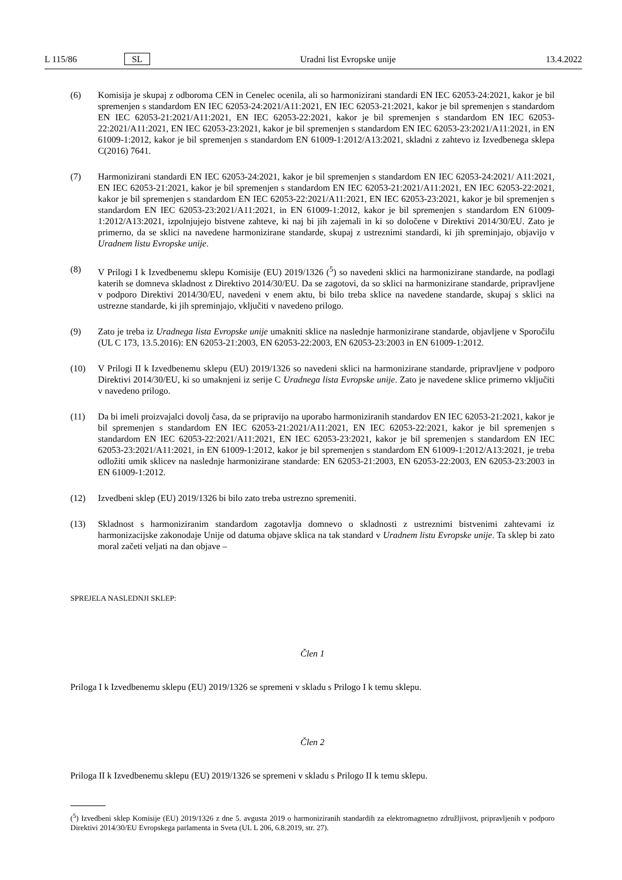L 115/86 SL Uradni list Evropske unije 13.4.2022
(6) Komisija je skupaj z odboroma CEN in Cenelec ocenila, ali so harmonizirani standardi EN IEC 62053-24:2021, kakor je bil spremenjen s standardom EN IEC 62053-24:2021/A11:2021, EN IEC 62053-21:2021, kakor je bil spremenjen s standardom EN IEC 62053-21:2021/A11:2021, EN IEC 62053-22:2021, kakor je bil spremenjen s standardom EN IEC 62053-22:2021/A11:2021, EN IEC 62053-23:2021, kakor je bil spremenjen s standardom EN IEC 62053-23:2021/A11:2021, in EN 61009-1:2012, kakor je bil spremenjen s standardom EN 61009-1:2012/A13:2021, skladni z zahtevo iz Izvedbenega sklepa C(2016) 7641.
(7) Harmonizirani standardi EN IEC 62053-24:2021, kakor je bil spremenjen s standardom EN IEC 62053-24:2021/ A11:2021, EN IEC 62053-21:2021, kakor je bil spremenjen s standardom EN IEC 62053-21:2021/A11:2021, EN IEC 62053-22:2021, kakor je bil spremenjen s standardom EN IEC 62053-22:2021/A11:2021, EN IEC 62053-23:2021, kakor je bil spremenjen s standardom EN IEC 62053-23:2021/A11:2021, in EN 61009-1:2012, kakor je bil spremenjen s standardom EN 61009-1:2012/A13:2021, izpolnjujejo bistvene zahteve, ki naj bi jih zajemali in ki so določene v Direktivi 2014/30/EU. Zato je primerno, da se sklici na navedene harmonizirane standarde, skupaj z ustreznimi standardi, ki jih spreminjajo, objavijo v Uradnem listu Evropske unije.
(8) V Prilogi I k Izvedbenemu sklepu Komisije (EU) 2019/1326 (<sup>5</sup>) so navedeni sklici na harmonizirane standarde, na podlagi katerih se domneva skladnost z Direktivo 2014/30/EU. Da se zagotovi, da so sklici na harmonizirane standarde, pripravljene v podporo Direktivi 2014/30/EU, navedeni v enem aktu, bi bilo treba sklice na navedene standarde, skupaj s sklici na ustrezne standarde, ki jih spreminjajo, vključiti v navedeno prilogo.
(9) Zato je treba iz Uradnega lista Evropske unije umakniti sklice na naslednje harmonizirane standarde, objavljene v Sporočilu (UL C 173, 13.5.2016): EN 62053-21:2003, EN 62053-22:2003, EN 62053-23:2003 in EN 61009-1:2012.
(10) V Prilogi II k Izvedbenemu sklepu (EU) 2019/1326 so navedeni sklici na harmonizirane standarde, pripravljene v podporo Direktivi 2014/30/EU, ki so umaknjeni iz serije C Uradnega lista Evropske unije. Zato je navedene sklice primerno vključiti v navedeno prilogo.
(11) Da bi imeli proizvajalci dovolj časa, da se pripravijo na uporabo harmoniziranih standardov EN IEC 62053-21:2021, kakor je bil spremenjen s standardom EN IEC 62053-21:2021/A11:2021, EN IEC 62053-22:2021, kakor je bil spremenjen s standardom EN IEC 62053-22:2021/A11:2021, EN IEC 62053-23:2021, kakor je bil spremenjen s standardom EN IEC 62053-23:2021/A11:2021, in EN 61009-1:2012, kakor je bil spremenjen s standardom EN 61009-1:2012/A13:2021, je treba odložiti umik sklicev na naslednje harmonizirane standarde: EN 62053-21:2003, EN 62053-22:2003, EN 62053-23:2003 in EN 61009-1:2012.
(12) Izvedbeni sklep (EU) 2019/1326 bi bilo zato treba ustrezno spremeniti.
(13) Skladnost s harmoniziranim standardom zagotavlja domnevo o skladnosti z ustreznimi bistvenimi zahtevami iz harmonizacijske zakonodaje Unije od datuma objave sklica na tak standard v Uradnem listu Evropske unije. Ta sklep bi zato moral začeti veljati na dan objave –
SPREJELA NASLEDNJI SKLEP:
Člen 1
Priloga I k Izvedbenemu sklepu (EU) 2019/1326 se spremeni v skladu s Prilogo I k temu sklepu.
Člen 2
Priloga II k Izvedbenemu sklepu (EU) 2019/1326 se spremeni v skladu s Prilogo II k temu sklepu.
(<sup>5</sup>) Izvedbeni sklep Komisije (EU) 2019/1326 z dne 5. avgusta 2019 o harmoniziranih standardih za elektromagnetno združljivost, pripravljenih v podporo Direktivi 2014/30/EU Evropskega parlamenta in Sveta (UL L 206, 6.8.2019, str. 27).